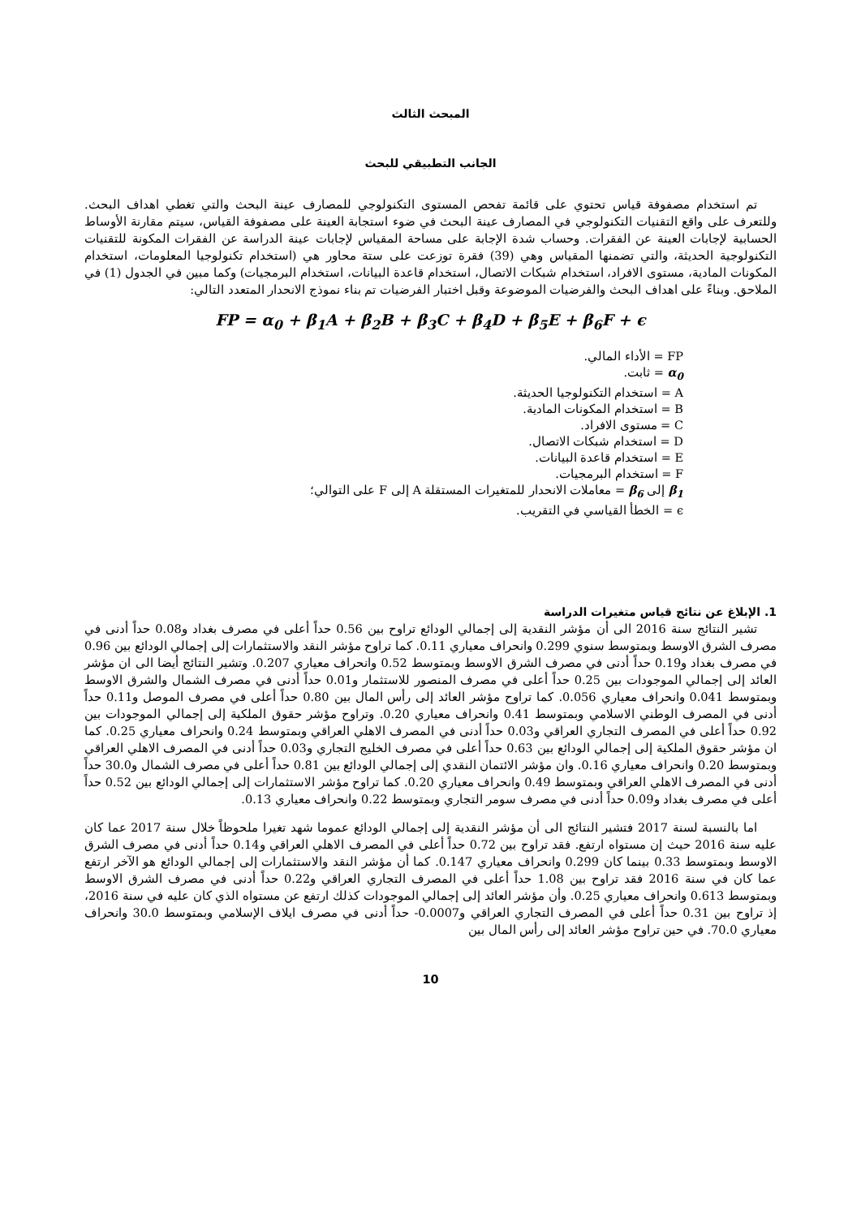المبحث الثالث
الجانب التطبيقي للبحث
تم استخدام مصفوفة قياس تحتوي على قائمة تفحص المستوى التكنولوجي للمصارف عينة البحث والتي تغطي اهداف البحث. وللتعرف على واقع التقنيات التكنولوجي في المصارف عينة البحث في ضوء استجابة العينة على مصفوفة القياس، سيتم مقارنة الأوساط الحسابية لإجابات العينة عن الفقرات. وحساب شدة الإجابة على مساحة المقياس لإجابات عينة الدراسة عن الفقرات المكونة للتقنيات التكنولوجية الحديثة، والتي تضمنها المقياس وهي (39) فقرة توزعت على ستة محاور هي (استخدام تكنولوجيا المعلومات، استخدام المكونات المادية، مستوى الافراد، استخدام شبكات الاتصال، استخدام قاعدة البيانات، استخدام البرمجيات) وكما مبين في الجدول (1) في الملاحق. وبناءً على اهداف البحث والفرضيات الموضوعة وقبل اختبار الفرضيات تم بناء نموذج الانحدار المتعدد التالي:
FP = α<sub>0</sub> + β<sub>1</sub>A + β<sub>2</sub>B + β<sub>3</sub>C + β<sub>4</sub>D + β<sub>5</sub>E + β<sub>6</sub>F + ϵ
FP = الأداء المالي.
α<sub>0</sub> = ثابت.
A = استخدام التكنولوجيا الحديثة.
B = استخدام المكونات المادية.
C = مستوى الافراد.
D = استخدام شبكات الاتصال.
E = استخدام قاعدة البيانات.
F = استخدام البرمجيات.
β<sub>1</sub> إلى β<sub>6</sub> = معاملات الانحدار للمتغيرات المستقلة A إلى F على التوالي؛
ϵ = الخطأ القياسي في التقريب.
1. الإبلاغ عن نتائج قياس متغيرات الدراسة
تشير النتائج سنة 2016 الى أن مؤشر النقدية إلى إجمالي الودائع تراوح بين 0.56 حداً أعلى في مصرف بغداد و0.08 حداً أدنى في مصرف الشرق الاوسط وبمتوسط سنوي 0.299 وانحراف معياري 0.11. كما تراوح مؤشر النقد والاستثمارات إلى إجمالي الودائع بين 0.96 في مصرف بغداد و0.19 حداً أدنى في مصرف الشرق الاوسط وبمتوسط 0.52 وانحراف معياري 0.207. وتشير النتائج أيضا الى ان مؤشر العائد إلى إجمالي الموجودات بين 0.25 حداً أعلى في مصرف المنصور للاستثمار و0.01 حداً أدنى في مصرف الشمال والشرق الاوسط وبمتوسط 0.041 وانحراف معياري 0.056. كما تراوح مؤشر العائد إلى رأس المال بين 0.80 حداً أعلى في مصرف الموصل و0.11 حداً أدنى في المصرف الوطني الاسلامي وبمتوسط 0.41 وانحراف معياري 0.20. وتراوح مؤشر حقوق الملكية إلى إجمالي الموجودات بين 0.92 حداً أعلى في المصرف التجاري العراقي و0.03 حداً أدنى في المصرف الاهلي العراقي وبمتوسط 0.24 وانحراف معياري 0.25. كما ان مؤشر حقوق الملكية إلى إجمالي الودائع بين 0.63 حداً أعلى في مصرف الخليج التجاري و0.03 حداً أدنى في المصرف الاهلي العراقي وبمتوسط 0.20 وانحراف معياري 0.16. وان مؤشر الائتمان النقدي إلى إجمالي الودائع بين 0.81 حداً أعلى في مصرف الشمال و30.0 حداً أدنى في المصرف الاهلي العراقي وبمتوسط 0.49 وانحراف معياري 0.20. كما تراوح مؤشر الاستثمارات إلى إجمالي الودائع بين 0.52 حداً أعلى في مصرف بغداد و0.09 حداً أدنى في مصرف سومر التجاري وبمتوسط 0.22 وانحراف معياري 0.13.
اما بالنسبة لسنة 2017 فتشير النتائج الى أن مؤشر النقدية إلى إجمالي الودائع عموما شهد تغيرا ملحوظاً خلال سنة 2017 عما كان عليه سنة 2016 حيث إن مستواه ارتفع. فقد تراوح بين 0.72 حداً أعلى في المصرف الاهلي العراقي و0.14 حداً أدنى في مصرف الشرق الاوسط وبمتوسط 0.33 بينما كان 0.299 وانحراف معياري 0.147. كما أن مؤشر النقد والاستثمارات إلى إجمالي الودائع هو الآخر ارتفع عما كان في سنة 2016 فقد تراوح بين 1.08 حداً أعلى في المصرف التجاري العراقي و0.22 حداً أدنى في مصرف الشرق الاوسط وبمتوسط 0.613 وانحراف معياري 0.25. وأن مؤشر العائد إلى إجمالي الموجودات كذلك ارتفع عن مستواه الذي كان عليه في سنة 2016، إذ تراوح بين 0.31 حداً أعلى في المصرف التجاري العراقي و0.0007- حداً أدنى في مصرف ايلاف الإسلامي وبمتوسط 30.0 وانحراف معياري 70.0. في حين تراوح مؤشر العائد إلى رأس المال بين
10